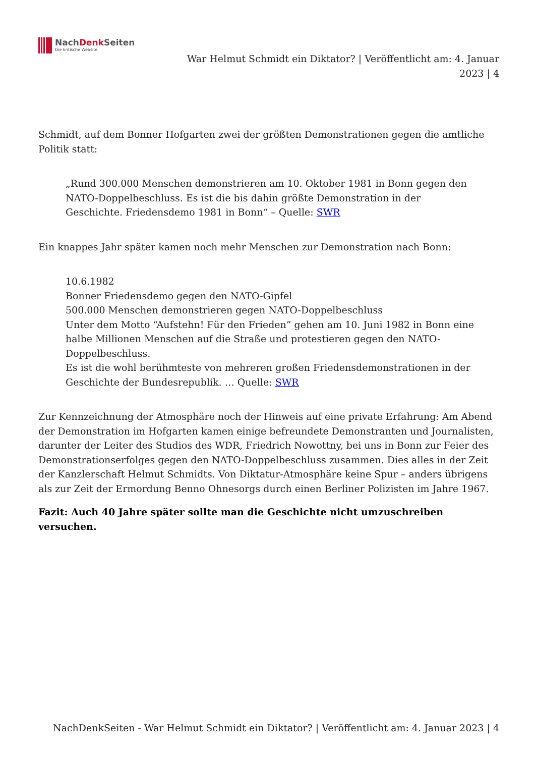NachDenk Seiten
Die kritische Website
War Helmut Schmidt ein Diktator? | Veröffentlicht am: 4. Januar 2023 | 4
Schmidt, auf dem Bonner Hofgarten zwei der größten Demonstrationen gegen die amtliche Politik statt:
„Rund 300.000 Menschen demonstrieren am 10. Oktober 1981 in Bonn gegen den NATO-Doppelbeschluss. Es ist die bis dahin größte Demonstration in der Geschichte. Friedensdemo 1981 in Bonn“ – Quelle: SWR
Ein knappes Jahr später kamen noch mehr Menschen zur Demonstration nach Bonn:
10.6.1982
Bonner Friedensdemo gegen den NATO-Gipfel
500.000 Menschen demonstrieren gegen NATO-Doppelbeschluss
Unter dem Motto “Aufstehn! Für den Frieden” gehen am 10. Juni 1982 in Bonn eine halbe Millionen Menschen auf die Straße und protestieren gegen den NATO-Doppelbeschluss.
Es ist die wohl berühmteste von mehreren großen Friedensdemonstrationen in der Geschichte der Bundesrepublik. … Quelle: SWR
Zur Kennzeichnung der Atmosphäre noch der Hinweis auf eine private Erfahrung: Am Abend der Demonstration im Hofgarten kamen einige befreundete Demonstranten und Journalisten, darunter der Leiter des Studios des WDR, Friedrich Nowottny, bei uns in Bonn zur Feier des Demonstrationserfolges gegen den NATO-Doppelbeschluss zusammen. Dies alles in der Zeit der Kanzlerschaft Helmut Schmidts. Von Diktatur-Atmosphäre keine Spur – anders übrigens als zur Zeit der Ermordung Benno Ohnesorgs durch einen Berliner Polizisten im Jahre 1967.
Fazit: Auch 40 Jahre später sollte man die Geschichte nicht umzuschreiben versuchen.
NachDenkSeiten - War Helmut Schmidt ein Diktator? | Veröffentlicht am: 4. Januar 2023 | 4